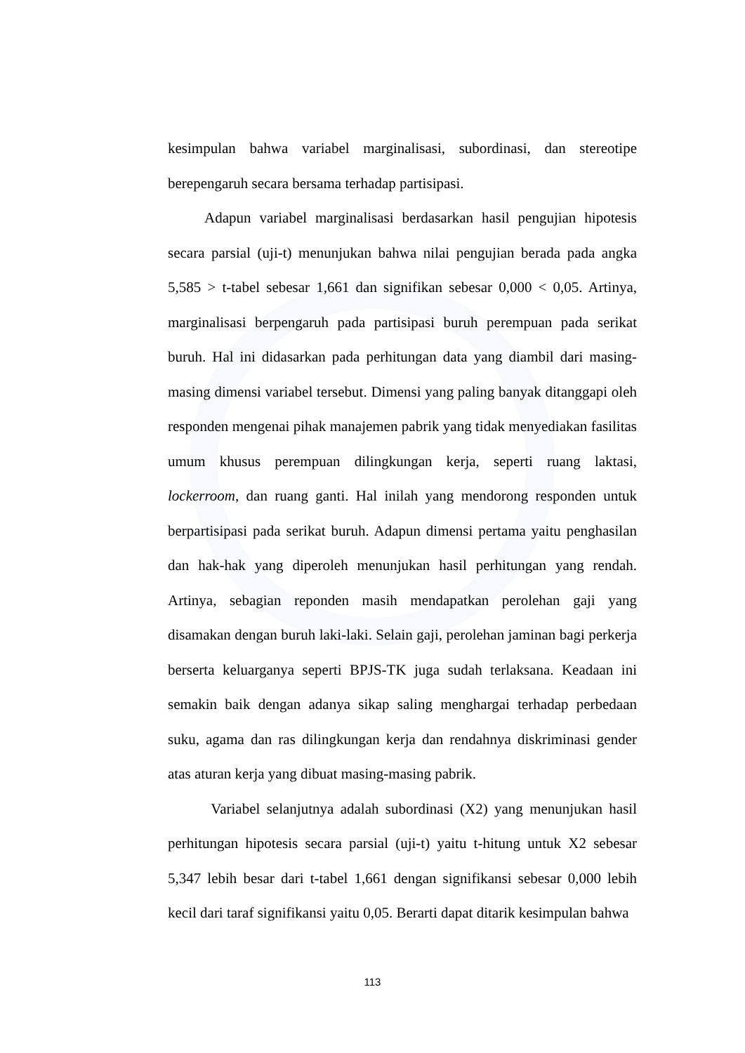kesimpulan bahwa variabel marginalisasi, subordinasi, dan stereotipe berepengaruh secara bersama terhadap partisipasi.
Adapun variabel marginalisasi berdasarkan hasil pengujian hipotesis secara parsial (uji-t) menunjukan bahwa nilai pengujian berada pada angka 5,585 > t-tabel sebesar 1,661 dan signifikan sebesar 0,000 < 0,05. Artinya, marginalisasi berpengaruh pada partisipasi buruh perempuan pada serikat buruh. Hal ini didasarkan pada perhitungan data yang diambil dari masing-masing dimensi variabel tersebut. Dimensi yang paling banyak ditanggapi oleh responden mengenai pihak manajemen pabrik yang tidak menyediakan fasilitas umum khusus perempuan dilingkungan kerja, seperti ruang laktasi, lockerroom, dan ruang ganti. Hal inilah yang mendorong responden untuk berpartisipasi pada serikat buruh. Adapun dimensi pertama yaitu penghasilan dan hak-hak yang diperoleh menunjukan hasil perhitungan yang rendah. Artinya, sebagian reponden masih mendapatkan perolehan gaji yang disamakan dengan buruh laki-laki. Selain gaji, perolehan jaminan bagi perkerja berserta keluarganya seperti BPJS-TK juga sudah terlaksana. Keadaan ini semakin baik dengan adanya sikap saling menghargai terhadap perbedaan suku, agama dan ras dilingkungan kerja dan rendahnya diskriminasi gender atas aturan kerja yang dibuat masing-masing pabrik.
Variabel selanjutnya adalah subordinasi (X2) yang menunjukan hasil perhitungan hipotesis secara parsial (uji-t) yaitu t-hitung untuk X2 sebesar 5,347 lebih besar dari t-tabel 1,661 dengan signifikansi sebesar 0,000 lebih kecil dari taraf signifikansi yaitu 0,05. Berarti dapat ditarik kesimpulan bahwa
113